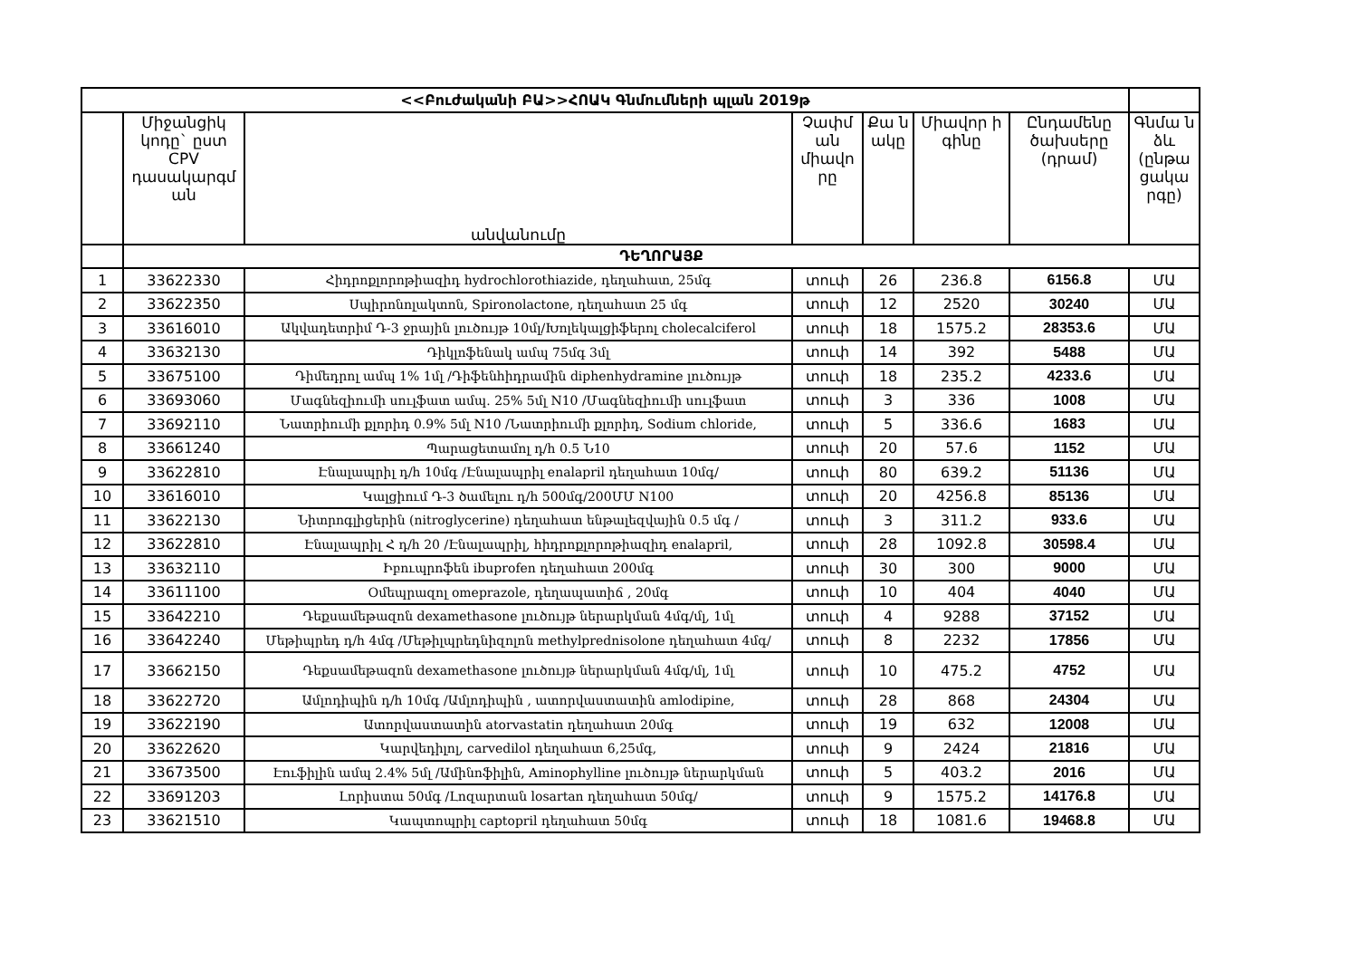| <<Բուժականի ԲԱ>>ՀՈԱԿ Գնմումների պլան 2019թ | | | | | | | |
| | Միջանցիկ կոդը` ըստ CPV դասակարգմ ան | անվանումը | Չափմ ան միավո րը | Քա ն ակը | Միավոր ի գինը | Ընդամենը ծախսերը (դրամ) | Գնմա ն ձև (ընթա ցակա րգը) |
| | ԴԵՂՈՐԱՅՔ | | | | | | |
| 1 | 33622330 | Հիդրոքլորոթիազիդ hydrochlorothiazide, դեղահատ, 25մգ | տուփ | 26 | 236.8 | 6156.8 | ՄԱ |
| 2 | 33622350 | Սպիրոնոլակտոն, Spironolactone, դեղահատ 25 մգ | տուփ | 12 | 2520 | 30240 | ՄԱ |
| 3 | 33616010 | Ակվադետրիմ Դ-3 ջրային լուծույթ 10մլ/Խոլեկալցիֆերոլ cholecalciferol | տուփ | 18 | 1575.2 | 28353.6 | ՄԱ |
| 4 | 33632130 | Դիկլոֆենակ ամպ 75մգ 3մլ | տուփ | 14 | 392 | 5488 | ՄԱ |
| 5 | 33675100 | Դիմեդրոլ ամպ 1% 1մլ /Դիֆենհիդրամին diphenhydramine լուծույթ | տուփ | 18 | 235.2 | 4233.6 | ՄԱ |
| 6 | 33693060 | Մագնեզիումի սուլֆատ ամպ. 25% 5մլ N10 /Մագնեզիումի սուլֆատ | տուփ | 3 | 336 | 1008 | ՄԱ |
| 7 | 33692110 | Նատրիումի քլորիդ 0.9% 5մլ N10 /Նատրիումի քլորիդ, Sodium chloride, | տուփ | 5 | 336.6 | 1683 | ՄԱ |
| 8 | 33661240 | Պարացետամոլ դ/հ 0.5 Ն10 | տուփ | 20 | 57.6 | 1152 | ՄԱ |
| 9 | 33622810 | Էնալապրիլ դ/հ 10մգ /Էնալապրիլ enalapril դեղահատ 10մգ/ | տուփ | 80 | 639.2 | 51136 | ՄԱ |
| 10 | 33616010 | Կալցիում Դ-3 ծամելու դ/հ 500մգ/200ՄՄ N100 | տուփ | 20 | 4256.8 | 85136 | ՄԱ |
| 11 | 33622130 | Նիտրոգլիցերին (nitroglycerine) դեղահատ ենթալեզվային 0.5 մգ / | տուփ | 3 | 311.2 | 933.6 | ՄԱ |
| 12 | 33622810 | Էնալապրիլ Հ դ/հ 20 /Էնալապրիլ, հիդրոքլորոթիազիդ enalapril, | տուփ | 28 | 1092.8 | 30598.4 | ՄԱ |
| 13 | 33632110 | Իբուպրոֆեն ibuprofen դեղահատ 200մգ | տուփ | 30 | 300 | 9000 | ՄԱ |
| 14 | 33611100 | Օմեպրազոլ omeprazole, դեղապատիճ , 20մգ | տուփ | 10 | 404 | 4040 | ՄԱ |
| 15 | 33642210 | Դեքսամեթազոն dexamethasone լուծույթ ներարկման 4մգ/մլ, 1մլ | տուփ | 4 | 9288 | 37152 | ՄԱ |
| 16 | 33642240 | Մեթիպրեդ դ/հ 4մգ /Մեթիլպրեդնիզոլոն methylprednisolone դեղահատ 4մգ/ | տուփ | 8 | 2232 | 17856 | ՄԱ |
| 17 | 33662150 | Դեքսամեթազոն dexamethasone լուծույթ ներարկման 4մգ/մլ, 1մլ | տուփ | 10 | 475.2 | 4752 | ՄԱ |
| 18 | 33622720 | Ամլոդիպին դ/հ 10մգ /Ամլոդիպին , ատորվաստատին amlodipine, | տուփ | 28 | 868 | 24304 | ՄԱ |
| 19 | 33622190 | Ատորվաստատին atorvastatin դեղահատ 20մգ | տուփ | 19 | 632 | 12008 | ՄԱ |
| 20 | 33622620 | Կարվեդիլոլ, carvedilol դեղահատ 6,25մգ, | տուփ | 9 | 2424 | 21816 | ՄԱ |
| 21 | 33673500 | Էուֆիլին ամպ 2.4% 5մլ /Ամինոֆիլին, Aminophylline լուծույթ ներարկման | տուփ | 5 | 403.2 | 2016 | ՄԱ |
| 22 | 33691203 | Լորիստա 50մգ /Լոզարտան losartan դեղահատ 50մգ/ | տուփ | 9 | 1575.2 | 14176.8 | ՄԱ |
| 23 | 33621510 | Կապտոպրիլ captopril դեղահատ 50մգ | տուփ | 18 | 1081.6 | 19468.8 | ՄԱ |